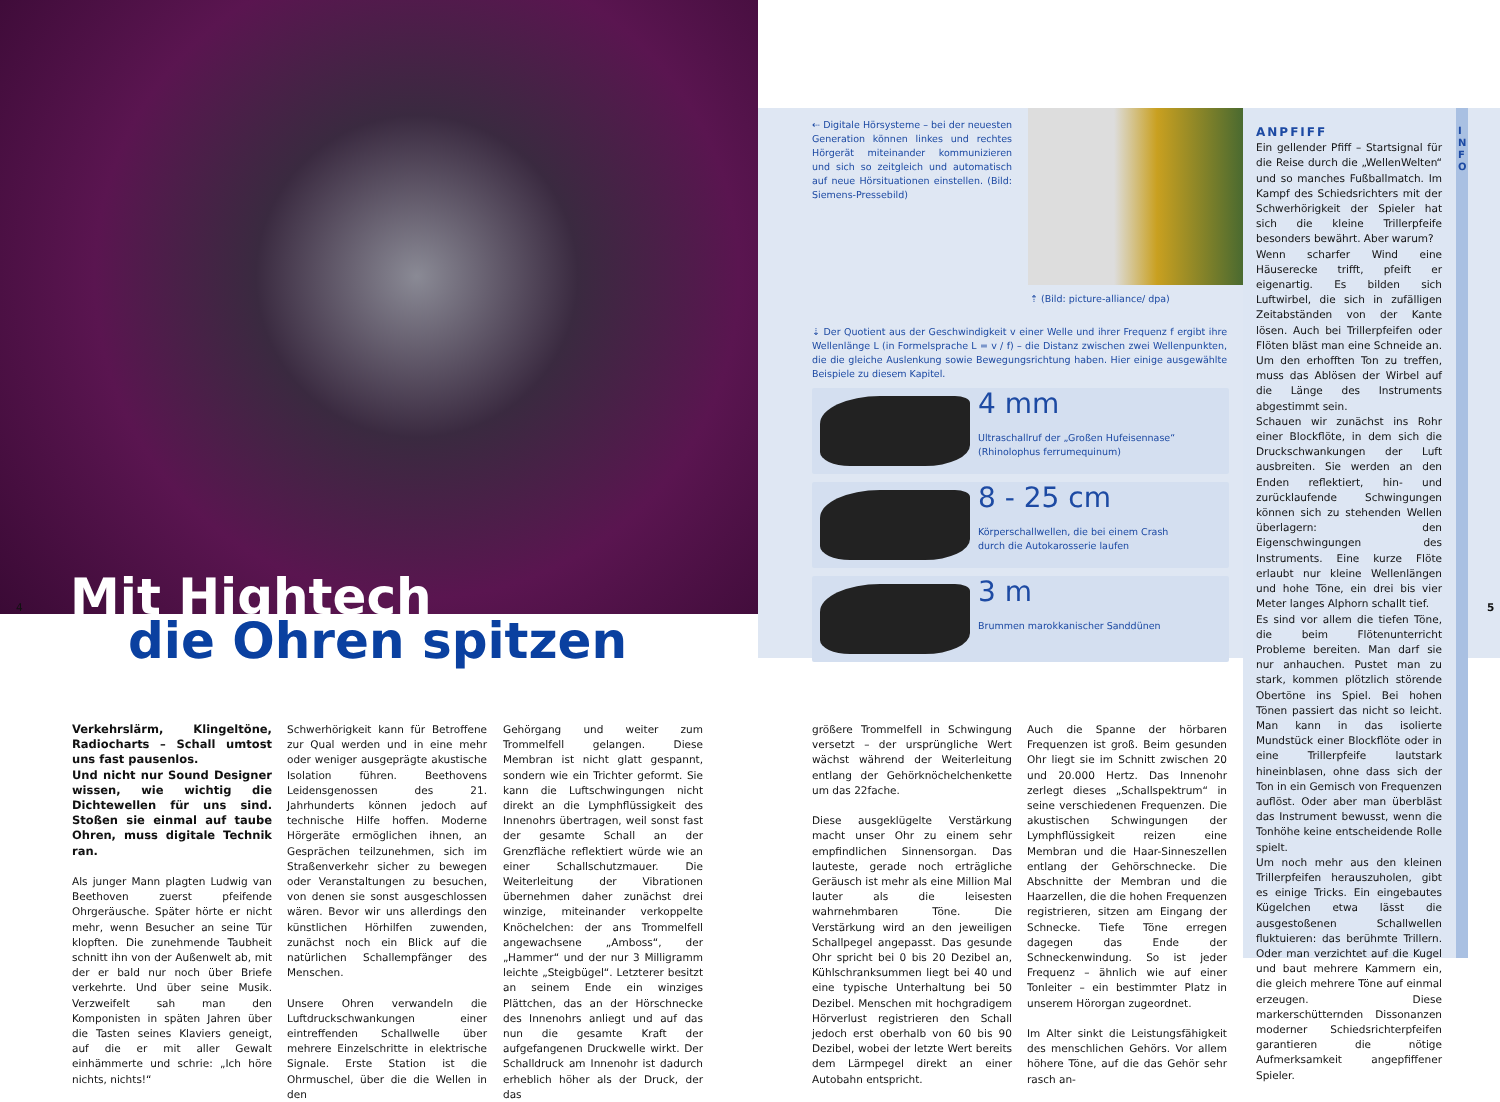4
Mit Hightech
die Ohren spitzen
⇠ Digitale Hörsysteme – bei der neuesten Generation können linkes und rechtes Hörgerät miteinander kommunizieren und sich so zeitgleich und automatisch auf neue Hörsituationen einstellen. (Bild: Siemens-Pressebild)
⇡ (Bild: picture-alliance/ dpa)
⇣ Der Quotient aus der Geschwindigkeit v einer Welle und ihrer Frequenz f ergibt ihre Wellenlänge L (in Formelsprache L = v / f) – die Distanz zwischen zwei Wellenpunkten, die die gleiche Auslenkung sowie Bewegungsrichtung haben. Hier einige ausgewählte Beispiele zu diesem Kapitel.
4 mm
Ultraschallruf der „Großen Hufeisennase“
(Rhinolophus ferrumequinum)
8 - 25 cm
Körperschallwellen, die bei einem Crash
durch die Autokarosserie laufen
3 m
Brummen marokkanischer Sanddünen
I N F O
5
ANPFIFF
Ein gellender Pfiff – Startsignal für die Reise durch die „WellenWelten“ und so manches Fußballmatch. Im Kampf des Schiedsrichters mit der Schwerhörigkeit der Spieler hat sich die kleine Trillerpfeife besonders bewährt. Aber warum?
Wenn scharfer Wind eine Häuserecke trifft, pfeift er eigenartig. Es bilden sich Luftwirbel, die sich in zufälligen Zeitabständen von der Kante lösen. Auch bei Trillerpfeifen oder Flöten bläst man eine Schneide an. Um den erhofften Ton zu treffen, muss das Ablösen der Wirbel auf die Länge des Instruments abgestimmt sein.
Schauen wir zunächst ins Rohr einer Blockflöte, in dem sich die Druckschwankungen der Luft ausbreiten. Sie werden an den Enden reflektiert, hin- und zurücklaufende Schwingungen können sich zu stehenden Wellen überlagern: den Eigenschwingungen des Instruments. Eine kurze Flöte erlaubt nur kleine Wellenlängen und hohe Töne, ein drei bis vier Meter langes Alphorn schallt tief.
Es sind vor allem die tiefen Töne, die beim Flötenunterricht Probleme bereiten. Man darf sie nur anhauchen. Pustet man zu stark, kommen plötzlich störende Obertöne ins Spiel. Bei hohen Tönen passiert das nicht so leicht. Man kann in das isolierte Mundstück einer Blockflöte oder in eine Trillerpfeife lautstark hineinblasen, ohne dass sich der Ton in ein Gemisch von Frequenzen auflöst. Oder aber man überbläst das Instrument bewusst, wenn die Tonhöhe keine entscheidende Rolle spielt.
Um noch mehr aus den kleinen Trillerpfeifen herauszuholen, gibt es einige Tricks. Ein eingebautes Kügelchen etwa lässt die ausgestoßenen Schallwellen fluktuieren: das berühmte Trillern. Oder man verzichtet auf die Kugel und baut mehrere Kammern ein, die gleich mehrere Töne auf einmal erzeugen. Diese markerschütternden Dissonanzen moderner Schiedsrichterpfeifen garantieren die nötige Aufmerksamkeit angepfiffener Spieler.
Verkehrslärm, Klingeltöne, Radiocharts – Schall umtost uns fast pausenlos.
Und nicht nur Sound Designer wissen, wie wichtig die Dichtewellen für uns sind. Stoßen sie einmal auf taube Ohren, muss digitale Technik ran.
Als junger Mann plagten Ludwig van Beethoven zuerst pfeifende Ohrgeräusche. Später hörte er nicht mehr, wenn Besucher an seine Tür klopften. Die zunehmende Taubheit schnitt ihn von der Außenwelt ab, mit der er bald nur noch über Briefe verkehrte. Und über seine Musik. Verzweifelt sah man den Komponisten in späten Jahren über die Tasten seines Klaviers geneigt, auf die er mit aller Gewalt einhämmerte und schrie: „Ich höre nichts, nichts!“
Schwerhörigkeit kann für Betroffene zur Qual werden und in eine mehr oder weniger ausgeprägte akustische Isolation führen. Beethovens Leidensgenossen des 21. Jahrhunderts können jedoch auf technische Hilfe hoffen. Moderne Hörgeräte ermöglichen ihnen, an Gesprächen teilzunehmen, sich im Straßenverkehr sicher zu bewegen oder Veranstaltungen zu besuchen, von denen sie sonst ausgeschlossen wären. Bevor wir uns allerdings den künstlichen Hörhilfen zuwenden, zunächst noch ein Blick auf die natürlichen Schallempfänger des Menschen.
Unsere Ohren verwandeln die Luftdruckschwankungen einer eintreffenden Schallwelle über mehrere Einzelschritte in elektrische Signale. Erste Station ist die Ohrmuschel, über die die Wellen in den
Gehörgang und weiter zum Trommelfell gelangen. Diese Membran ist nicht glatt gespannt, sondern wie ein Trichter geformt. Sie kann die Luftschwingungen nicht direkt an die Lymphflüssigkeit des Innenohrs übertragen, weil sonst fast der gesamte Schall an der Grenzfläche reflektiert würde wie an einer Schallschutzmauer. Die Weiterleitung der Vibrationen übernehmen daher zunächst drei winzige, miteinander verkoppelte Knöchelchen: der ans Trommelfell angewachsene „Amboss“, der „Hammer“ und der nur 3 Milligramm leichte „Steigbügel“. Letzterer besitzt an seinem Ende ein winziges Plättchen, das an der Hörschnecke des Innenohrs anliegt und auf das nun die gesamte Kraft der aufgefangenen Druckwelle wirkt. Der Schalldruck am Innenohr ist dadurch erheblich höher als der Druck, der das
größere Trommelfell in Schwingung versetzt – der ursprüngliche Wert wächst während der Weiterleitung entlang der Gehörknöchelchenkette um das 22fache.
Diese ausgeklügelte Verstärkung macht unser Ohr zu einem sehr empfindlichen Sinnensorgan. Das lauteste, gerade noch erträgliche Geräusch ist mehr als eine Million Mal lauter als die leisesten wahrnehmbaren Töne. Die Verstärkung wird an den jeweiligen Schallpegel angepasst. Das gesunde Ohr spricht bei 0 bis 20 Dezibel an, Kühlschranksummen liegt bei 40 und eine typische Unterhaltung bei 50 Dezibel. Menschen mit hochgradigem Hörverlust registrieren den Schall jedoch erst oberhalb von 60 bis 90 Dezibel, wobei der letzte Wert bereits dem Lärmpegel direkt an einer Autobahn entspricht.
Auch die Spanne der hörbaren Frequenzen ist groß. Beim gesunden Ohr liegt sie im Schnitt zwischen 20 und 20.000 Hertz. Das Innenohr zerlegt dieses „Schallspektrum“ in seine verschiedenen Frequenzen. Die akustischen Schwingungen der Lymphflüssigkeit reizen eine Membran und die Haar-Sinneszellen entlang der Gehörschnecke. Die Abschnitte der Membran und die Haarzellen, die die hohen Frequenzen registrieren, sitzen am Eingang der Schnecke. Tiefe Töne erregen dagegen das Ende der Schneckenwindung. So ist jeder Frequenz – ähnlich wie auf einer Tonleiter – ein bestimmter Platz in unserem Hörorgan zugeordnet.
Im Alter sinkt die Leistungsfähigkeit des menschlichen Gehörs. Vor allem höhere Töne, auf die das Gehör sehr rasch an-